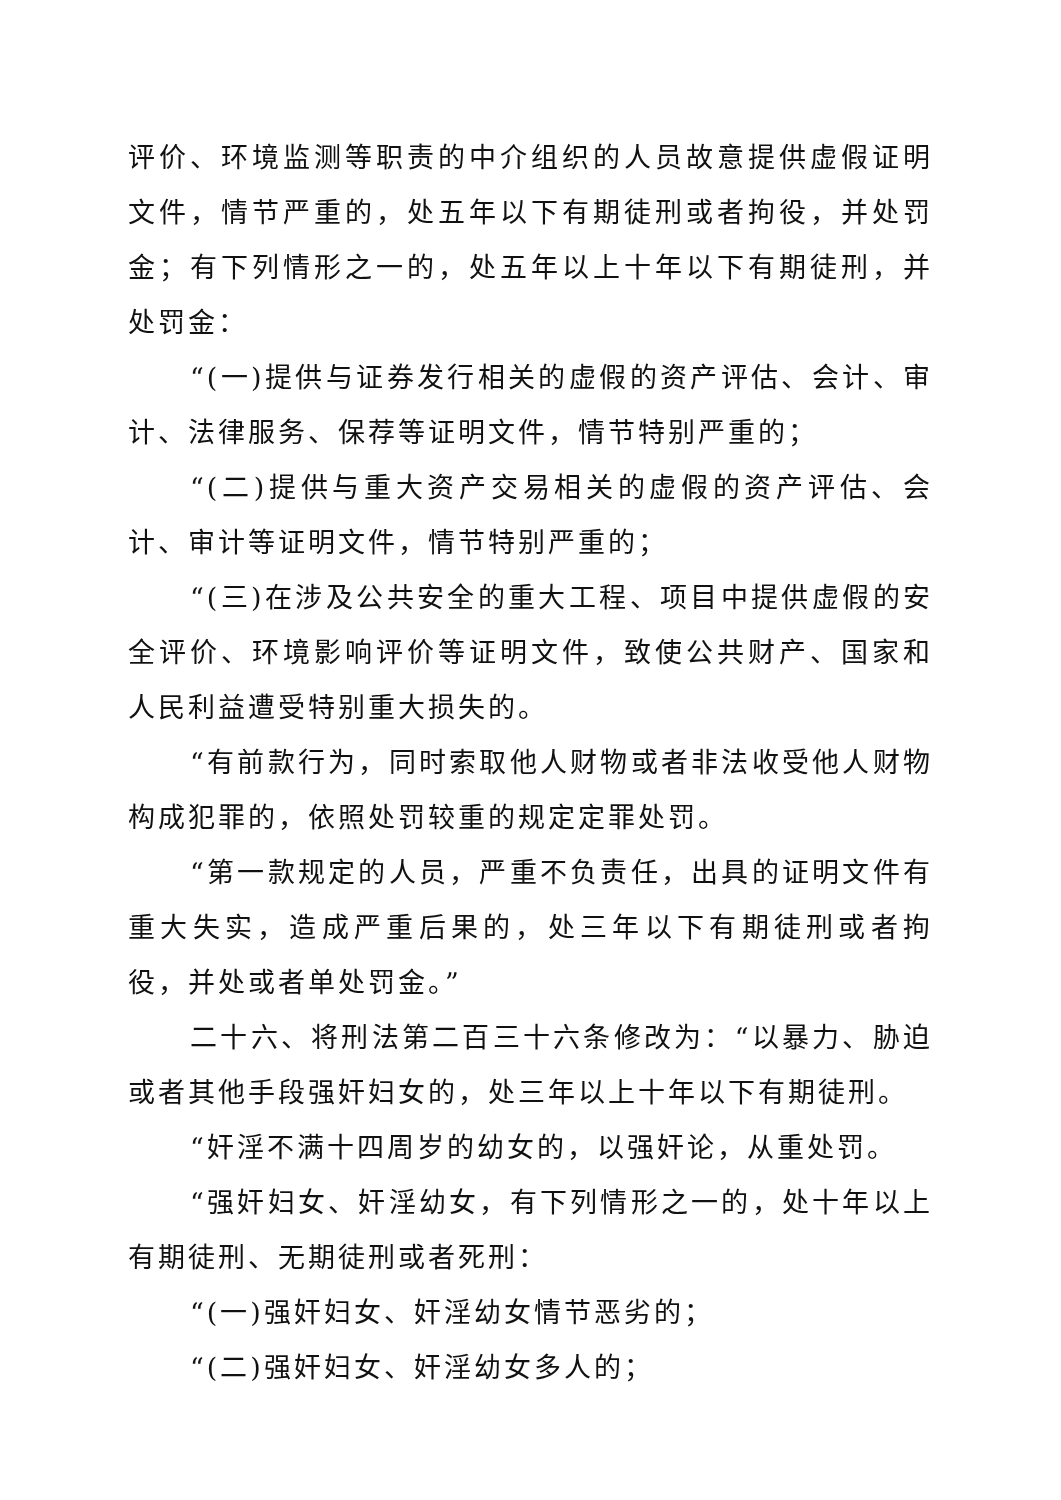评价、环境监测等职责的中介组织的人员故意提供虚假证明文件，情节严重的，处五年以下有期徒刑或者拘役，并处罚金；有下列情形之一的，处五年以上十年以下有期徒刑，并处罚金：
“(一)提供与证券发行相关的虚假的资产评估、会计、审计、法律服务、保荐等证明文件，情节特别严重的；
“(二)提供与重大资产交易相关的虚假的资产评估、会计、审计等证明文件，情节特别严重的；
“(三)在涉及公共安全的重大工程、项目中提供虚假的安全评价、环境影响评价等证明文件，致使公共财产、国家和人民利益遭受特别重大损失的。
“有前款行为，同时索取他人财物或者非法收受他人财物构成犯罪的，依照处罚较重的规定定罪处罚。
“第一款规定的人员，严重不负责任，出具的证明文件有重大失实，造成严重后果的，处三年以下有期徒刑或者拘役，并处或者单处罚金。”
二十六、将刑法第二百三十六条修改为：“以暴力、胁迫或者其他手段强奸妇女的，处三年以上十年以下有期徒刑。
“奸淫不满十四周岁的幼女的，以强奸论，从重处罚。
“强奸妇女、奸淫幼女，有下列情形之一的，处十年以上有期徒刑、无期徒刑或者死刑：
“(一)强奸妇女、奸淫幼女情节恶劣的；
“(二)强奸妇女、奸淫幼女多人的；